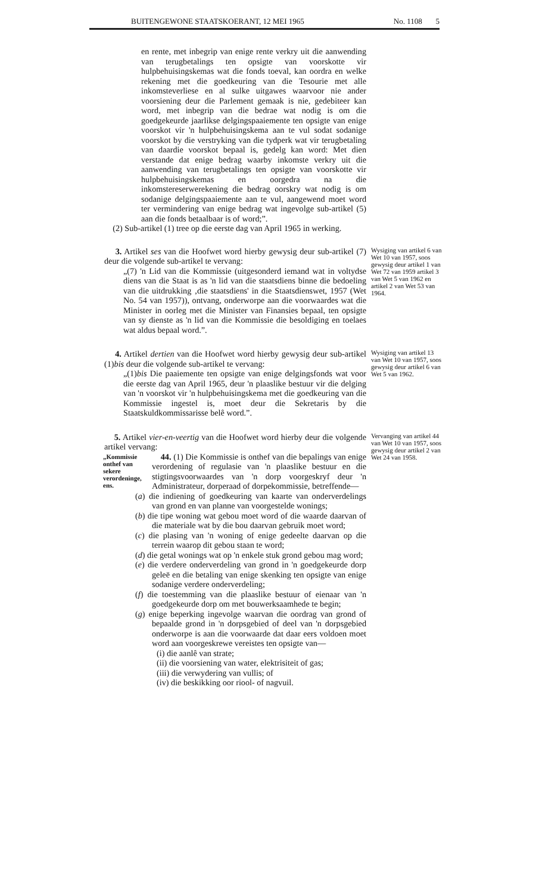BUITENGEWONE STAATSKOERANT, 12 MEI 1965 No. 1108 5
en rente, met inbegrip van enige rente verkry uit die aanwending van terugbetalings ten opsigte van voorskotte vir hulpbehuisingskemas wat die fonds toeval, kan oordra en welke rekening met die goedkeuring van die Tesourie met alle inkomsteverliese en al sulke uitgawes waarvoor nie ander voorsiening deur die Parlement gemaak is nie, gedebiteer kan word, met inbegrip van die bedrae wat nodig is om die goedgekeurde jaarlikse delgingspaaiemente ten opsigte van enige voorskot vir 'n hulpbehuisingskema aan te vul sodat sodanige voorskot by die verstryking van die tydperk wat vir terugbetaling van daardie voorskot bepaal is, gedelg kan word: Met dien verstande dat enige bedrag waarby inkomste verkry uit die aanwending van terugbetalings ten opsigte van voorskotte vir hulpbehuisingskemas en oorgedra na die inkomstereserwerekening die bedrag oorskry wat nodig is om sodanige delgingspaaiemente aan te vul, aangewend moet word ter vermindering van enige bedrag wat ingevolge sub-artikel (5) aan die fonds betaalbaar is of word;”.
(2) Sub-artikel (1) tree op die eerste dag van April 1965 in werking.
Wysiging van artikel 6 van Wet 10 van 1957, soos gewysig deur artikel 1 van Wet 72 van 1959 artikel 3 van Wet 5 van 1962 en artikel 2 van Wet 53 van 1964.
3. Artikel ses van die Hoofwet word hierby gewysig deur sub-artikel (7) deur die volgende sub-artikel te vervang:
„(7) 'n Lid van die Kommissie (uitgesonderd iemand wat in voltydse diens van die Staat is as 'n lid van die staatsdiens binne die bedoeling van die uitdrukking ‚die staatsdiens' in die Staatsdienswet, 1957 (Wet No. 54 van 1957)), ontvang, onderworpe aan die voorwaardes wat die Minister in oorleg met die Minister van Finansies bepaal, ten opsigte van sy dienste as 'n lid van die Kommissie die besoldiging en toelaes wat aldus bepaal word.”.
Wysiging van artikel 13 van Wet 10 van 1957, soos gewysig deur artikel 6 van Wet 5 van 1962.
4. Artikel dertien van die Hoofwet word hierby gewysig deur sub-artikel (1)bis deur die volgende sub-artikel te vervang:
„(1)bis Die paaiemente ten opsigte van enige delgingsfonds wat voor die eerste dag van April 1965, deur 'n plaaslike bestuur vir die delging van 'n voorskot vir 'n hulpbehuisingskema met die goedkeuring van die Kommissie ingestel is, moet deur die Sekretaris by die Staatskuldkommissarisse belê word.”.
Vervanging van artikel 44 van Wet 10 van 1957, soos gewysig deur artikel 2 van Wet 24 van 1958.
5. Artikel vier-en-veertig van die Hoofwet word hierby deur die volgende artikel vervang:
„Kommissie onthef van sekere verordeninge, ens.
44. (1) Die Kommissie is onthef van die bepalings van enige verordening of regulasie van 'n plaaslike bestuur en die stigtingsvoorwaardes van 'n dorp voorgeskryf deur 'n Administrateur, dorperaad of dorpekommissie, betreffende—
(a) die indiening of goedkeuring van kaarte van onderverdelings van grond en van planne van voorgestelde wonings;
(b) die tipe woning wat gebou moet word of die waarde daarvan of die materiale wat by die bou daarvan gebruik moet word;
(c) die plasing van 'n woning of enige gedeelte daarvan op die terrein waarop dit gebou staan te word;
(d) die getal wonings wat op 'n enkele stuk grond gebou mag word;
(e) die verdere onderverdeling van grond in 'n goedgekeurde dorp geleë en die betaling van enige skenking ten opsigte van enige sodanige verdere onderverdeling;
(f) die toestemming van die plaaslike bestuur of eienaar van 'n goedgekeurde dorp om met bouwerksaamhede te begin;
(g) enige beperking ingevolge waarvan die oordrag van grond of bepaalde grond in 'n dorpsgebied of deel van 'n dorpsgebied onderworpe is aan die voorwaarde dat daar eers voldoen moet word aan voorgeskrewe vereistes ten opsigte van—
(i) die aanlê van strate;
(ii) die voorsiening van water, elektrisiteit of gas;
(iii) die verwydering van vullis; of
(iv) die beskikking oor riool- of nagvuil.